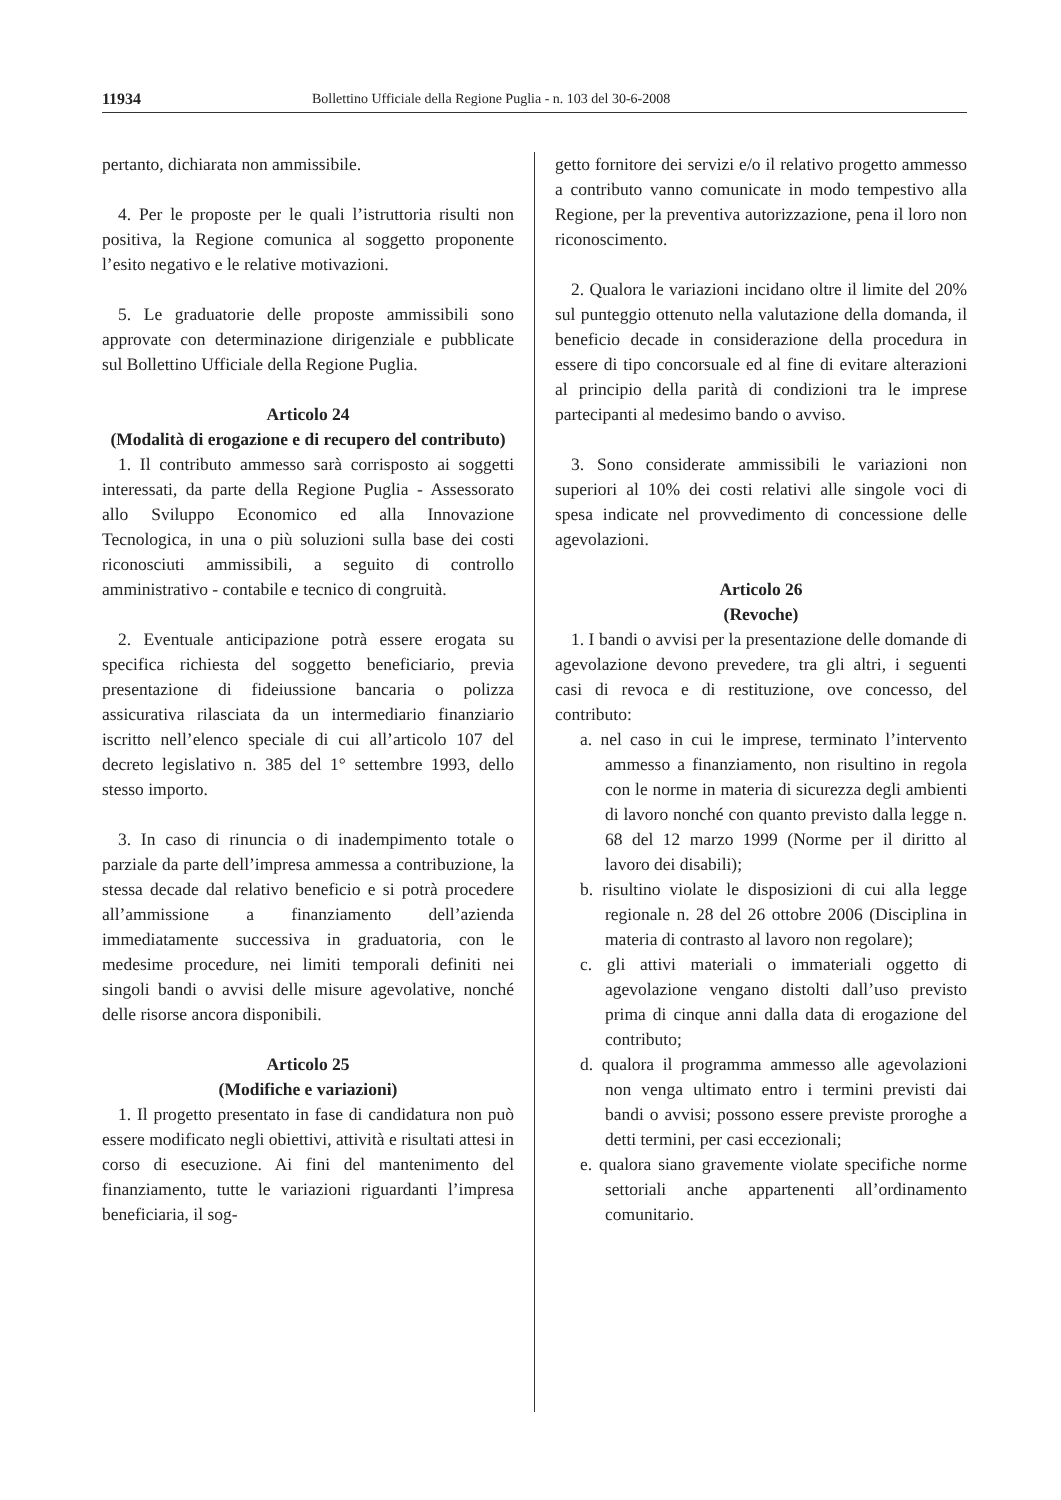11934 Bollettino Ufficiale della Regione Puglia - n. 103 del 30-6-2008
pertanto, dichiarata non ammissibile.
4. Per le proposte per le quali l’istruttoria risulti non positiva, la Regione comunica al soggetto proponente l’esito negativo e le relative motivazioni.
5. Le graduatorie delle proposte ammissibili sono approvate con determinazione dirigenziale e pubblicate sul Bollettino Ufficiale della Regione Puglia.
Articolo 24
(Modalità di erogazione e di recupero del contributo)
1. Il contributo ammesso sarà corrisposto ai soggetti interessati, da parte della Regione Puglia - Assessorato allo Sviluppo Economico ed alla Innovazione Tecnologica, in una o più soluzioni sulla base dei costi riconosciuti ammissibili, a seguito di controllo amministrativo - contabile e tecnico di congruità.
2. Eventuale anticipazione potrà essere erogata su specifica richiesta del soggetto beneficiario, previa presentazione di fideiussione bancaria o polizza assicurativa rilasciata da un intermediario finanziario iscritto nell’elenco speciale di cui all’articolo 107 del decreto legislativo n. 385 del 1° settembre 1993, dello stesso importo.
3. In caso di rinuncia o di inadempimento totale o parziale da parte dell’impresa ammessa a contribuzione, la stessa decade dal relativo beneficio e si potrà procedere all’ammissione a finanziamento dell’azienda immediatamente successiva in graduatoria, con le medesime procedure, nei limiti temporali definiti nei singoli bandi o avvisi delle misure agevolative, nonché delle risorse ancora disponibili.
Articolo 25
(Modifiche e variazioni)
1. Il progetto presentato in fase di candidatura non può essere modificato negli obiettivi, attività e risultati attesi in corso di esecuzione. Ai fini del mantenimento del finanziamento, tutte le variazioni riguardanti l’impresa beneficiaria, il sog-
getto fornitore dei servizi e/o il relativo progetto ammesso a contributo vanno comunicate in modo tempestivo alla Regione, per la preventiva autorizzazione, pena il loro non riconoscimento.
2. Qualora le variazioni incidano oltre il limite del 20% sul punteggio ottenuto nella valutazione della domanda, il beneficio decade in considerazione della procedura in essere di tipo concorsuale ed al fine di evitare alterazioni al principio della parità di condizioni tra le imprese partecipanti al medesimo bando o avviso.
3. Sono considerate ammissibili le variazioni non superiori al 10% dei costi relativi alle singole voci di spesa indicate nel provvedimento di concessione delle agevolazioni.
Articolo 26
(Revoche)
1. I bandi o avvisi per la presentazione delle domande di agevolazione devono prevedere, tra gli altri, i seguenti casi di revoca e di restituzione, ove concesso, del contributo:
a. nel caso in cui le imprese, terminato l’intervento ammesso a finanziamento, non risultino in regola con le norme in materia di sicurezza degli ambienti di lavoro nonché con quanto previsto dalla legge n. 68 del 12 marzo 1999 (Norme per il diritto al lavoro dei disabili);
b. risultino violate le disposizioni di cui alla legge regionale n. 28 del 26 ottobre 2006 (Disciplina in materia di contrasto al lavoro non regolare);
c. gli attivi materiali o immateriali oggetto di agevolazione vengano distolti dall’uso previsto prima di cinque anni dalla data di erogazione del contributo;
d. qualora il programma ammesso alle agevolazioni non venga ultimato entro i termini previsti dai bandi o avvisi; possono essere previste proroghe a detti termini, per casi eccezionali;
e. qualora siano gravemente violate specifiche norme settoriali anche appartenenti all’ordinamento comunitario.